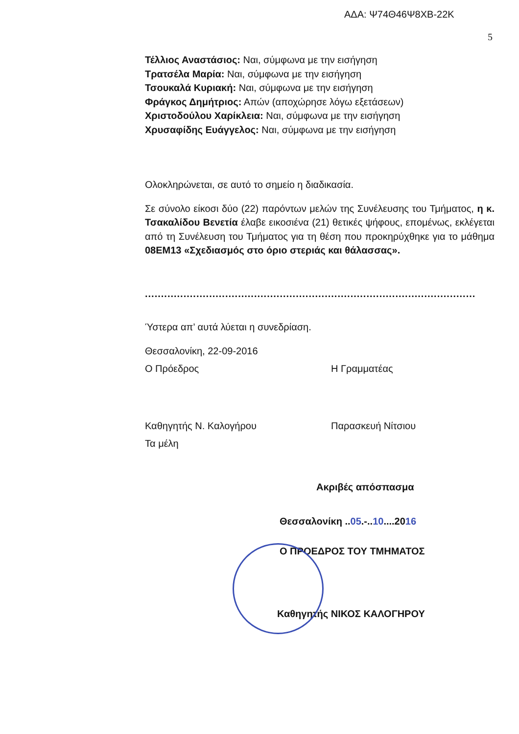ΑΔΑ: Ψ74Θ46Ψ8ΧΒ-22Κ
5
Τέλλιος Αναστάσιος: Ναι, σύμφωνα με την εισήγηση
Τρατσέλα Μαρία: Ναι, σύμφωνα με την εισήγηση
Τσουκαλά Κυριακή: Ναι, σύμφωνα με την εισήγηση
Φράγκος Δημήτριος: Απών (αποχώρησε λόγω εξετάσεων)
Χριστοδούλου Χαρίκλεια: Ναι, σύμφωνα με την εισήγηση
Χρυσαφίδης Ευάγγελος: Ναι, σύμφωνα με την εισήγηση
Ολοκληρώνεται, σε αυτό το σημείο η διαδικασία.
Σε σύνολο είκοσι δύο (22) παρόντων μελών της Συνέλευσης του Τμήματος, η κ. Τσακαλίδου Βενετία έλαβε εικοσιένα (21) θετικές ψήφους, επομένως, εκλέγεται από τη Συνέλευση του Τμήματος για τη θέση που προκηρύχθηκε για το μάθημα 08ΕΜ13 «Σχεδιασμός στο όριο στεριάς και θάλασσας».
.......................................................................................................
Ύστερα απ’ αυτά λύεται η συνεδρίαση.
Θεσσαλονίκη, 22-09-2016
Ο Πρόεδρος Η Γραμματέας
Καθηγητής Ν. Καλογήρου Παρασκευή Νίτσιου
Τα μέλη
Ακριβές απόσπασμα
Θεσσαλονίκη ..05.-..10....2016
Ο ΠΡΟΕΔΡΟΣ ΤΟΥ ΤΜΗΜΑΤΟΣ
Καθηγητής ΝΙΚΟΣ ΚΑΛΟΓΗΡΟΥ